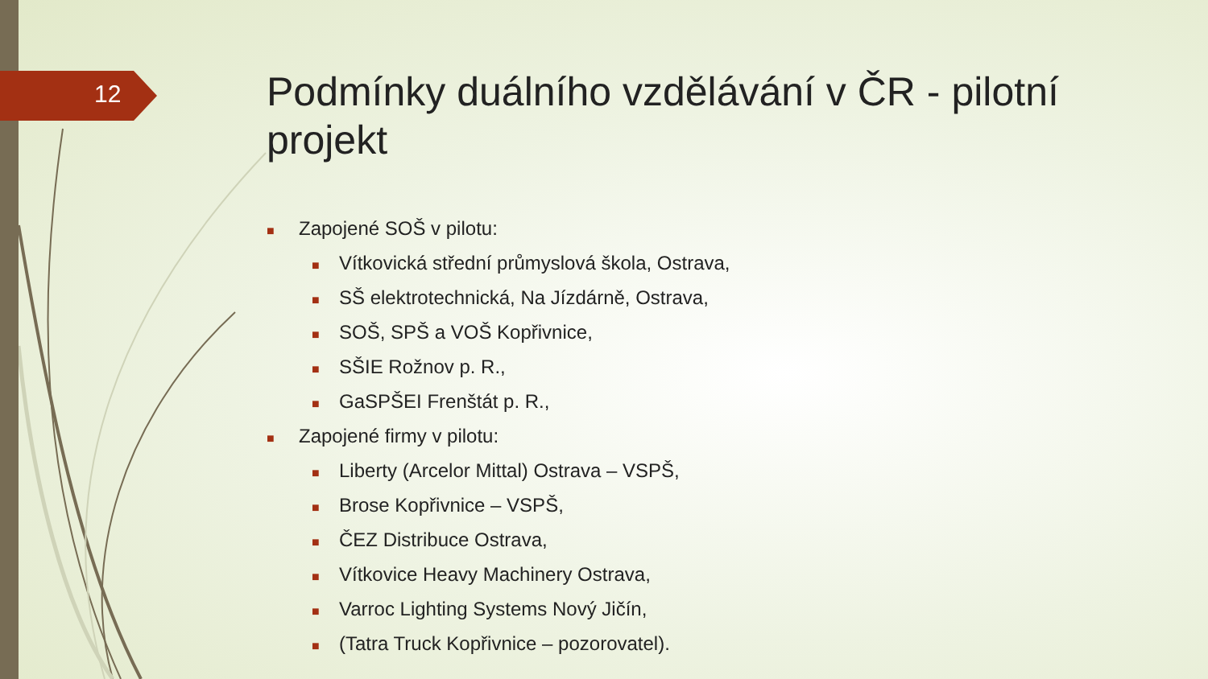12
Podmínky duálního vzdělávání v ČR - pilotní projekt
■ Zapojené SOŠ v pilotu:
■ Vítkovická střední průmyslová škola, Ostrava,
■ SŠ elektrotechnická, Na Jízdárně, Ostrava,
■ SOŠ, SPŠ a VOŠ Kopřivnice,
■ SŠIE Rožnov p. R.,
■ GaSPŠEI Frenštát p. R.,
■ Zapojené firmy v pilotu:
■ Liberty (Arcelor Mittal) Ostrava – VSPŠ,
■ Brose Kopřivnice – VSPŠ,
■ ČEZ Distribuce Ostrava,
■ Vítkovice Heavy Machinery Ostrava,
■ Varroc Lighting Systems Nový Jičín,
■ (Tatra Truck Kopřivnice – pozorovatel).